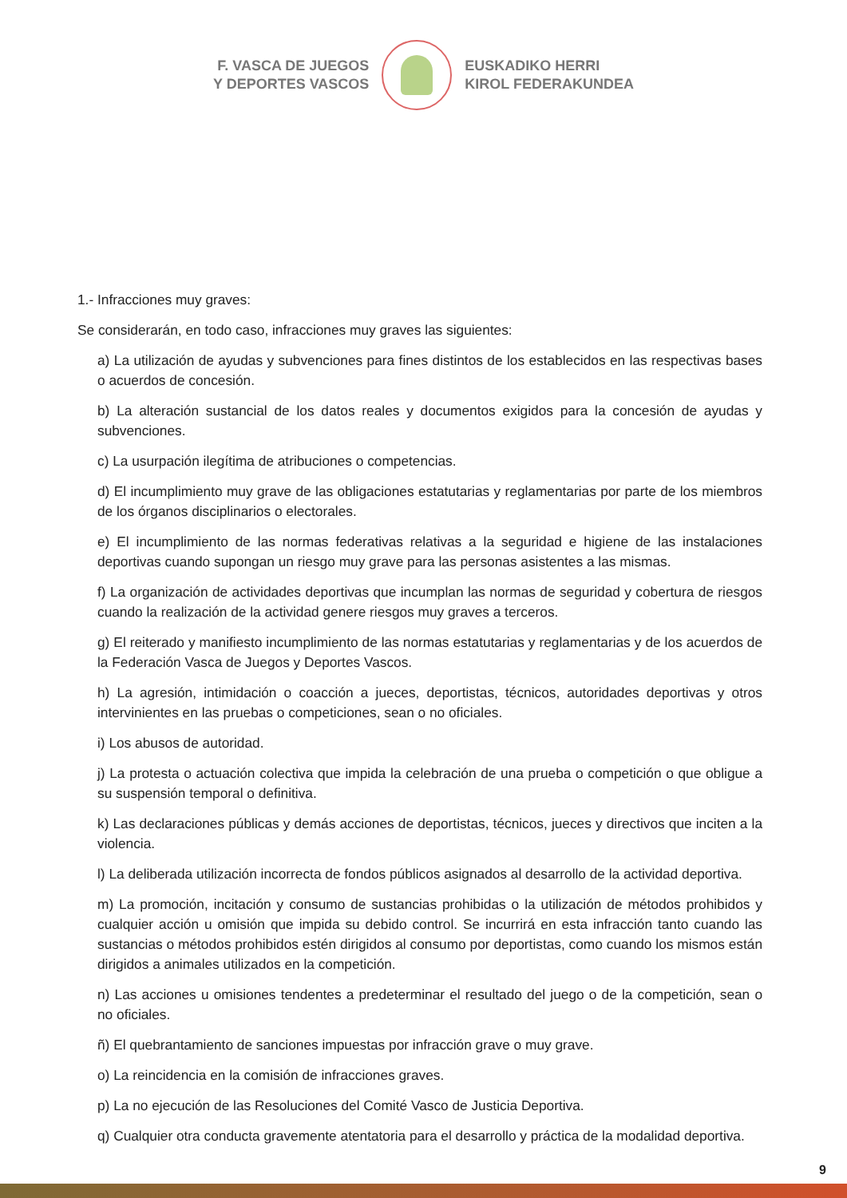F. VASCA DE JUEGOS
Y DEPORTES VASCOS
EUSKADIKO HERRI
KIROL FEDERAKUNDEA
1.- Infracciones muy graves:
Se considerarán, en todo caso, infracciones muy graves las siguientes:
a) La utilización de ayudas y subvenciones para fines distintos de los establecidos en las respectivas bases o acuerdos de concesión.
b) La alteración sustancial de los datos reales y documentos exigidos para la concesión de ayudas y subvenciones.
c) La usurpación ilegítima de atribuciones o competencias.
d) El incumplimiento muy grave de las obligaciones estatutarias y reglamentarias por parte de los miembros de los órganos disciplinarios o electorales.
e) El incumplimiento de las normas federativas relativas a la seguridad e higiene de las instalaciones deportivas cuando supongan un riesgo muy grave para las personas asistentes a las mismas.
f) La organización de actividades deportivas que incumplan las normas de seguridad y cobertura de riesgos cuando la realización de la actividad genere riesgos muy graves a terceros.
g) El reiterado y manifiesto incumplimiento de las normas estatutarias y reglamentarias y de los acuerdos de la Federación Vasca de Juegos y Deportes Vascos.
h) La agresión, intimidación o coacción a jueces, deportistas, técnicos, autoridades deportivas y otros intervinientes en las pruebas o competiciones, sean o no oficiales.
i) Los abusos de autoridad.
j) La protesta o actuación colectiva que impida la celebración de una prueba o competición o que obligue a su suspensión temporal o definitiva.
k) Las declaraciones públicas y demás acciones de deportistas, técnicos, jueces y directivos que inciten a la violencia.
l) La deliberada utilización incorrecta de fondos públicos asignados al desarrollo de la actividad deportiva.
m) La promoción, incitación y consumo de sustancias prohibidas o la utilización de métodos prohibidos y cualquier acción u omisión que impida su debido control. Se incurrirá en esta infracción tanto cuando las sustancias o métodos prohibidos estén dirigidos al consumo por deportistas, como cuando los mismos están dirigidos a animales utilizados en la competición.
n) Las acciones u omisiones tendentes a predeterminar el resultado del juego o de la competición, sean o no oficiales.
ñ) El quebrantamiento de sanciones impuestas por infracción grave o muy grave.
o) La reincidencia en la comisión de infracciones graves.
p) La no ejecución de las Resoluciones del Comité Vasco de Justicia Deportiva.
q) Cualquier otra conducta gravemente atentatoria para el desarrollo y práctica de la modalidad deportiva.
9